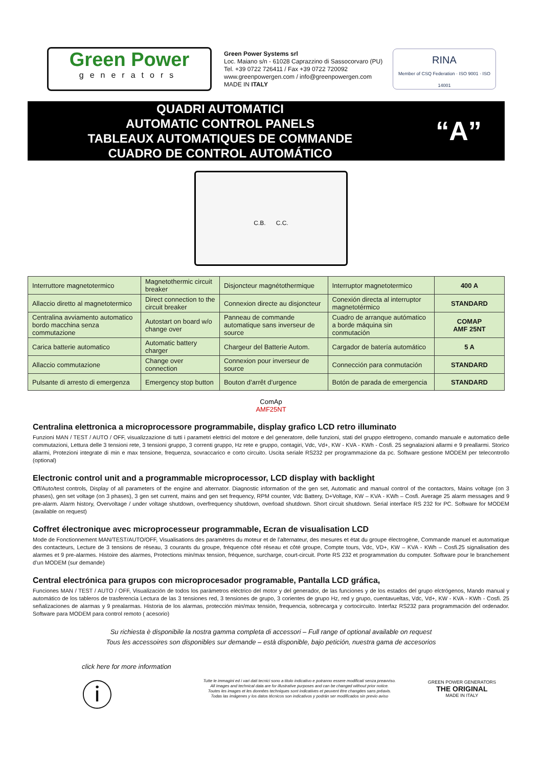Green Power
generators
Green Power Systems srl
Loc. Maiano s/n - 61028 Caprazzino di Sassocorvaro (PU)
Tel. +39 0722 726411 / Fax +39 0722 720092
www.greenpowergen.com / info@greenpowergen.com
MADE IN ITALY
RINA
Member of CSQ Federation · ISO 9001 · ISO 14001
QUADRI AUTOMATICI
AUTOMATIC CONTROL PANELS
TABLEAUX AUTOMATIQUES DE COMMANDE
CUADRO DE CONTROL AUTOMÁTICO
“A”
C.B. C.C.
| Interruttore magnetotermico | Magnetothermic circuit breaker | Disjoncteur magnétothermique | Interruptor magnetotermico | 400 A |
| Allaccio diretto al magnetotermico | Direct connection to the circuit breaker | Connexion directe au disjoncteur | Conexión directa al interruptor magnetotérmico | STANDARD |
| Centralina avviamento automatico bordo macchina senza commutazione | Autostart on board w/o change over | Panneau de commande automatique sans inverseur de source | Cuadro de arranque autómatico a borde máquina sin conmutación | COMAP AMF 25NT |
| Carica batterie automatico | Automatic battery charger | Chargeur del Batterie Autom. | Cargador de batería automático | 5 A |
| Allaccio commutazione | Change over connection | Connexion pour inverseur de source | Connección para conmutación | STANDARD |
| Pulsante di arresto di emergenza | Emergency stop button | Bouton d’arrêt d’urgence | Botón de parada de emergencia | STANDARD |
ComAp
AMF25NT
Centralina elettronica a microprocessore programmabile, display grafico LCD retro illuminato
Funzioni MAN / TEST / AUTO / OFF, visualizzazione di tutti i parametri elettrici del motore e del generatore, delle funzioni, stati del gruppo elettrogeno, comando manuale e automatico delle commutazioni, Lettura delle 3 tensioni rete, 3 tensioni gruppo, 3 correnti gruppo, Hz rete e gruppo, contagiri, Vdc, Vd+, KW - KVA - KWh - Cosfi. 25 segnalazioni allarmi e 9 preallarmi. Storico allarmi, Protezioni integrate di min e max tensione, frequenza, sovraccarico e corto circuito. Uscita seriale RS232 per programmazione da pc. Software gestione MODEM per telecontrollo (optional)
Electronic control unit and a programmable microprocessor, LCD display with backlight
Off/Auto/test controls, Display of all parameters of the engine and alternator. Diagnostic information of the gen set, Automatic and manual control of the contactors, Mains voltage (on 3 phases), gen set voltage (on 3 phases), 3 gen set current, mains and gen set frequency, RPM counter, Vdc Battery, D+Voltage, KW – KVA - KWh – Cosfi. Average 25 alarm messages and 9 pre-alarm. Alarm history, Overvoltage / under voltage shutdown, overfrequency shutdown, overload shutdown. Short circuit shutdown. Serial interface RS 232 for PC. Software for MODEM (available on request)
Coffret électronique avec microprocesseur programmable, Ecran de visualisation LCD
Mode de Fonctionnement MAN/TEST/AUTO/OFF, Visualisations des paramètres du moteur et de l’alternateur, des mesures et état du groupe électrogène, Commande manuel et automatique des contacteurs, Lecture de 3 tensions de réseau, 3 courants du groupe, fréquence côté réseau et côté groupe, Compte tours, Vdc, VD+, KW – KVA - KWh – Cosfi.25 signalisation des alarmes et 9 pre-alarmes. Histoire des alarmes, Protections min/max tension, fréquence, surcharge, court-circuit. Porte RS 232 et programmation du computer. Software pour le branchement d’un MODEM (sur demande)
Central electrónica para grupos con microprocesador programable, Pantalla LCD gráfica,
Funciones MAN / TEST / AUTO / OFF, Visualización de todos los parámetros eléctrico del motor y del generador, de las funciones y de los estados del grupo elctrógenos, Mando manual y automático de los tableros de trasferencia Lectura de las 3 tensiones red, 3 tensiones de grupo, 3 corientes de grupo Hz, red y grupo, cuentavueltas, Vdc, Vd+, KW - KVA - KWh - Cosfi. 25 señalizaciones de alarmas y 9 prealarmas. Historia de los alarmas, protección min/max tensión, frequencia, sobrecarga y cortocircuito. Interfaz RS232 para programmación del ordenador. Software para MODEM para control remoto ( acesorio)
Su richiesta è disponibile la nostra gamma completa di accessori – Full range of optional available on request
Tous les accessoires son disponibles sur demande – està disponible, bajo petición, nuestra gama de accesorios
click here for more information
ⓘ
Tutte le immagini ed i vari dati tecnici sono a titolo indicativo e potranno essere modificati senza preavviso.
All images and technical data are for illustrative purposes and can be changed without prior notice.
Toutes les images et les données techniques sont indicatives et peuvent être changées sans préavis.
Todas las imágenes y los datos técnicos son indicativos y podrán ser modificados sin previo aviso
GREEN POWER GENERATORS
THE ORIGINAL
MADE IN ITALY